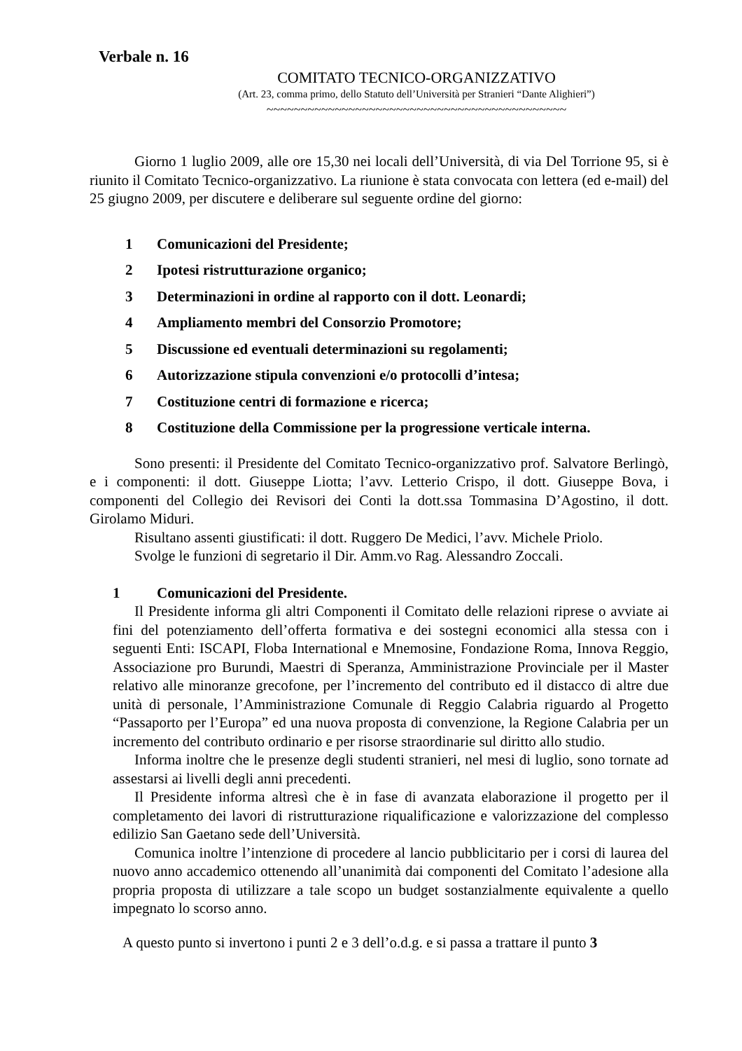Verbale n. 16
COMITATO TECNICO-ORGANIZZATIVO
(Art. 23, comma primo, dello Statuto dell’Università per Stranieri “Dante Alighieri”)
~~~~~~~~~~~~~~~~~~~~~~~~~~~~~~~~~~~~~~~~~~~~
Giorno 1 luglio 2009, alle ore 15,30 nei locali dell’Università, di via Del Torrione 95, si è riunito il Comitato Tecnico-organizzativo. La riunione è stata convocata con lettera (ed e-mail) del 25 giugno 2009, per discutere e deliberare sul seguente ordine del giorno:
1 Comunicazioni del Presidente;
2 Ipotesi ristrutturazione organico;
3 Determinazioni in ordine al rapporto con il dott. Leonardi;
4 Ampliamento membri del Consorzio Promotore;
5 Discussione ed eventuali determinazioni su regolamenti;
6 Autorizzazione stipula convenzioni e/o protocolli d’intesa;
7 Costituzione centri di formazione e ricerca;
8 Costituzione della Commissione per la progressione verticale interna.
Sono presenti: il Presidente del Comitato Tecnico-organizzativo prof. Salvatore Berlingò, e i componenti: il dott. Giuseppe Liotta; l’avv. Letterio Crispo, il dott. Giuseppe Bova, i componenti del Collegio dei Revisori dei Conti la dott.ssa Tommasina D’Agostino, il dott. Girolamo Miduri.
Risultano assenti giustificati: il dott. Ruggero De Medici, l’avv. Michele Priolo.
Svolge le funzioni di segretario il Dir. Amm.vo Rag. Alessandro Zoccali.
1 Comunicazioni del Presidente.
Il Presidente informa gli altri Componenti il Comitato delle relazioni riprese o avviate ai fini del potenziamento dell’offerta formativa e dei sostegni economici alla stessa con i seguenti Enti: ISCAPI, Floba International e Mnemosine, Fondazione Roma, Innova Reggio, Associazione pro Burundi, Maestri di Speranza, Amministrazione Provinciale per il Master relativo alle minoranze grecofone, per l’incremento del contributo ed il distacco di altre due unità di personale, l’Amministrazione Comunale di Reggio Calabria riguardo al Progetto “Passaporto per l’Europa” ed una nuova proposta di convenzione, la Regione Calabria per un incremento del contributo ordinario e per risorse straordinarie sul diritto allo studio.
Informa inoltre che le presenze degli studenti stranieri, nel mesi di luglio, sono tornate ad assestarsi ai livelli degli anni precedenti.
Il Presidente informa altresì che è in fase di avanzata elaborazione il progetto per il completamento dei lavori di ristrutturazione riqualificazione e valorizzazione del complesso edilizio San Gaetano sede dell’Università.
Comunica inoltre l’intenzione di procedere al lancio pubblicitario per i corsi di laurea del nuovo anno accademico ottenendo all’unanimità dai componenti del Comitato l’adesione alla propria proposta di utilizzare a tale scopo un budget sostanzialmente equivalente a quello impegnato lo scorso anno.
A questo punto si invertono i punti 2 e 3 dell’o.d.g. e si passa a trattare il punto 3